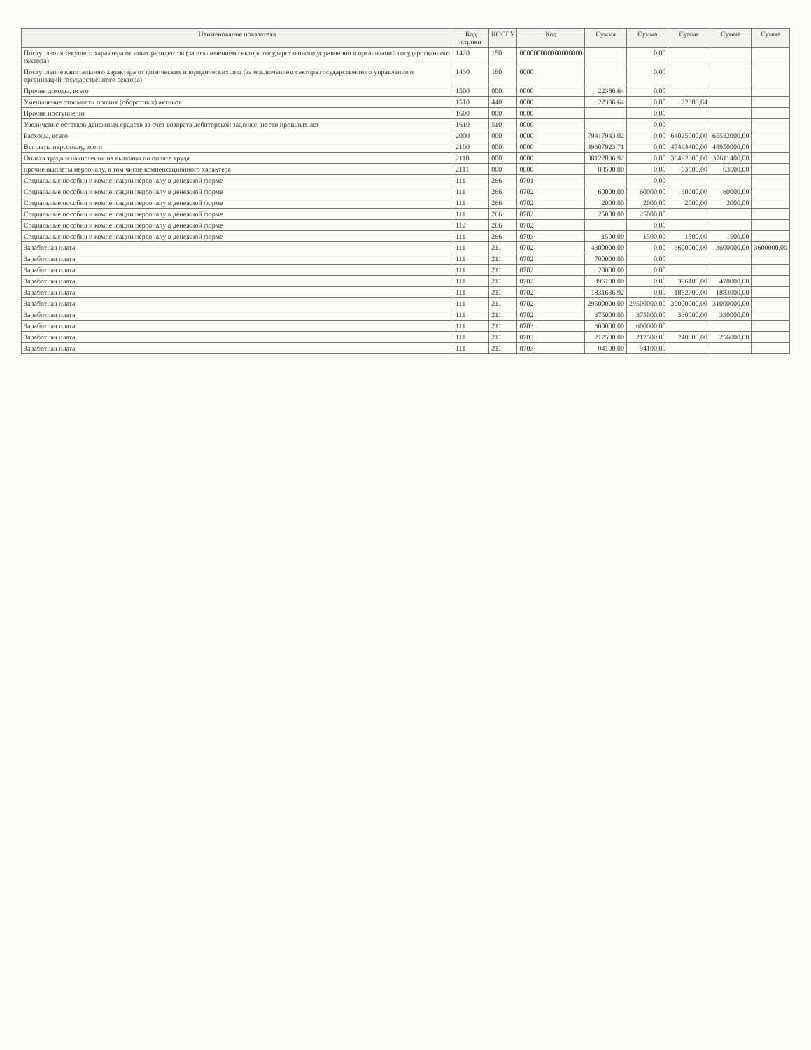| Наименование показателя | Код строки | КОСГУ | Код | Сумма | Сумма | Сумма | Сумма | Сумма |
| --- | --- | --- | --- | --- | --- | --- | --- | --- |
| Поступления текущего характера от иных резидентов (за исключением сектора государственного управления и организаций государственного сектора) | 1420 | 150 | 000000000000000000 | | 0,00 | | | |
| Поступление капитального характера от физических и юридических лиц (за исключением сектора государственного управления и организаций государственного сектора) | 1430 | 160 | 0000 | | 0,00 | | | |
| Прочие доходы, всего | 1500 | 000 | 0000 | 22386,64 | 0,00 | | | |
| Уменьшение стоимости прочих (оборотных) активов | 1510 | 440 | 0000 | 22386,64 | 0,00 | 22386,64 | | |
| Прочие поступления | 1600 | 000 | 0000 | | 0,00 | | | |
| Увеличение остатков денежных средств за счет возврата дебиторской задолженности прошлых лет | 1610 | 510 | 0000 | | 0,00 | | | |
| Расходы, всего | 2000 | 000 | 0000 | 79417943,02 | 0,00 | 64025000,00 | 65532000,00 | |
| Выплаты персоналу, всего | 2100 | 000 | 0000 | 49607923,71 | 0,00 | 47494400,00 | 48950000,00 | |
| Оплата труда и начисления на выплаты по оплате труда | 2110 | 000 | 0000 | 38122836,92 | 0,00 | 36492300,00 | 37611400,00 | |
| прочие выплаты персоналу, в том числе компенсационного характера | 2111 | 000 | 0000 | 88500,00 | 0,00 | 63500,00 | 63500,00 | |
| Социальные пособия и компенсации персоналу в денежной форме | 111 | 266 | 0701 | | 0,00 | | | |
| Социальные пособия и компенсации персоналу в денежной форме | 111 | 266 | 0702 | 60000,00 | 60000,00 | 60000,00 | 60000,00 | |
| Социальные пособия и компенсации персоналу в денежной форме | 111 | 266 | 0702 | 2000,00 | 2000,00 | 2000,00 | 2000,00 | |
| Социальные пособия и компенсации персоналу в денежной форме | 111 | 266 | 0702 | 25000,00 | 25000,00 | | | |
| Социальные пособия и компенсации персоналу в денежной форме | 112 | 266 | 0702 | | 0,00 | | | |
| Социальные пособия и компенсации персоналу в денежной форме | 111 | 266 | 0703 | 1500,00 | 1500,00 | 1500,00 | 1500,00 | |
| Заработная плата | 111 | 211 | 0702 | 4300000,00 | 0,00 | 3600000,00 | 3600000,00 | 3600000,00 |
| Заработная плата | 111 | 211 | 0702 | 700000,00 | 0,00 | | | |
| Заработная плата | 111 | 211 | 0702 | 20000,00 | 0,00 | | | |
| Заработная плата | 111 | 211 | 0702 | 396100,00 | 0,00 | 396100,00 | 478000,00 | |
| Заработная плата | 111 | 211 | 0702 | 1831636,92 | 0,00 | 1862700,00 | 1883000,00 | |
| Заработная плата | 111 | 211 | 0702 | 29500000,00 | 29500000,00 | 30000000,00 | 31000000,00 | |
| Заработная плата | 111 | 211 | 0702 | 375000,00 | 375000,00 | 330000,00 | 330000,00 | |
| Заработная плата | 111 | 211 | 0703 | 600000,00 | 600000,00 | | | |
| Заработная плата | 111 | 211 | 0703 | 217500,00 | 217500,00 | 240000,00 | 256000,00 | |
| Заработная плата | 111 | 211 | 0703 | 94100,00 | 94100,00 | | | |